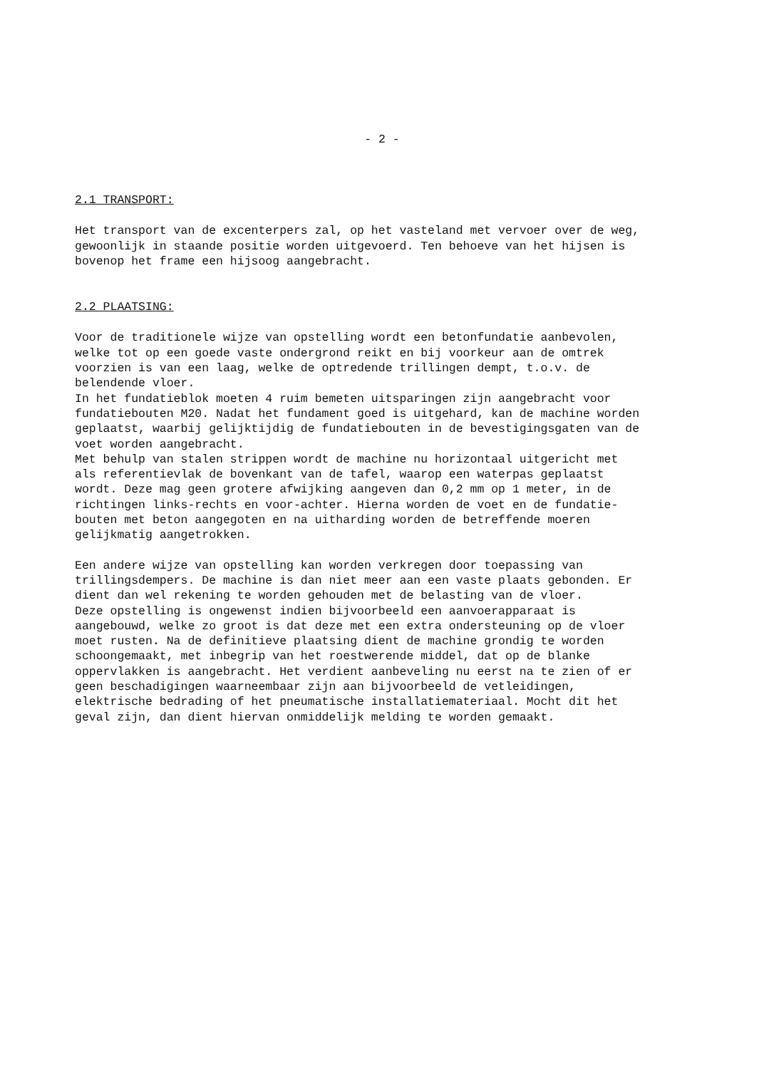- 2 -
2.1 TRANSPORT:
Het transport van de excenterpers zal, op het vasteland met vervoer over de weg, gewoonlijk in staande positie worden uitgevoerd. Ten behoeve van het hijsen is bovenop het frame een hijsoog aangebracht.
2.2 PLAATSING:
Voor de traditionele wijze van opstelling wordt een betonfundatie aanbevolen, welke tot op een goede vaste ondergrond reikt en bij voorkeur aan de omtrek voorzien is van een laag, welke de optredende trillingen dempt, t.o.v. de belendende vloer. In het fundatieblok moeten 4 ruim bemeten uitsparingen zijn aangebracht voor fundatiebouten M20. Nadat het fundament goed is uitgehard, kan de machine worden geplaatst, waarbij gelijktijdig de fundatiebouten in de bevestigingsgaten van de voet worden aangebracht. Met behulp van stalen strippen wordt de machine nu horizontaal uitgericht met als referentievlak de bovenkant van de tafel, waarop een waterpas geplaatst wordt. Deze mag geen grotere afwijking aangeven dan 0,2 mm op 1 meter, in de richtingen links-rechts en voor-achter. Hierna worden de voet en de fundatie- bouten met beton aangegoten en na uitharding worden de betreffende moeren gelijkmatig aangetrokken.
Een andere wijze van opstelling kan worden verkregen door toepassing van trillingsdempers. De machine is dan niet meer aan een vaste plaats gebonden. Er dient dan wel rekening te worden gehouden met de belasting van de vloer. Deze opstelling is ongewenst indien bijvoorbeeld een aanvoerapparaat is aangebouwd, welke zo groot is dat deze met een extra ondersteuning op de vloer moet rusten. Na de definitieve plaatsing dient de machine grondig te worden schoongemaakt, met inbegrip van het roestwerende middel, dat op de blanke oppervlakken is aangebracht. Het verdient aanbeveling nu eerst na te zien of er geen beschadigingen waarneembaar zijn aan bijvoorbeeld de vetleidingen, elektrische bedrading of het pneumatische installatiemateriaal. Mocht dit het geval zijn, dan dient hiervan onmiddelijk melding te worden gemaakt.